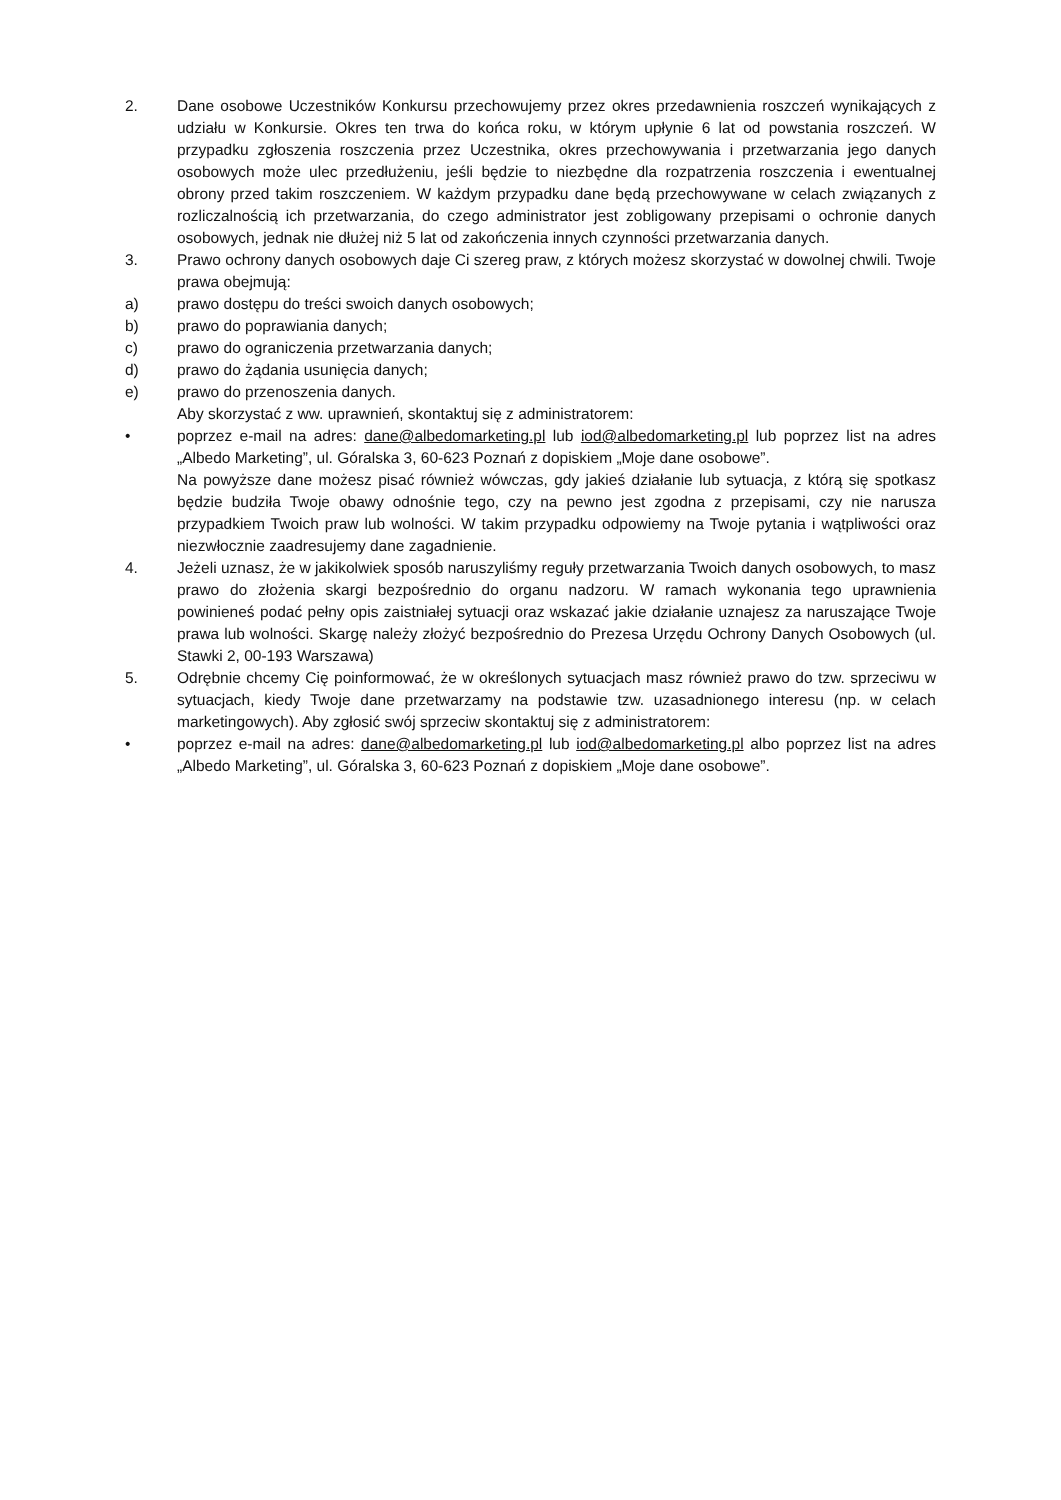2. Dane osobowe Uczestników Konkursu przechowujemy przez okres przedawnienia roszczeń wynikających z udziału w Konkursie. Okres ten trwa do końca roku, w którym upłynie 6 lat od powstania roszczeń. W przypadku zgłoszenia roszczenia przez Uczestnika, okres przechowywania i przetwarzania jego danych osobowych może ulec przedłużeniu, jeśli będzie to niezbędne dla rozpatrzenia roszczenia i ewentualnej obrony przed takim roszczeniem. W każdym przypadku dane będą przechowywane w celach związanych z rozliczalnością ich przetwarzania, do czego administrator jest zobligowany przepisami o ochronie danych osobowych, jednak nie dłużej niż 5 lat od zakończenia innych czynności przetwarzania danych.
3. Prawo ochrony danych osobowych daje Ci szereg praw, z których możesz skorzystać w dowolnej chwili. Twoje prawa obejmują:
a) prawo dostępu do treści swoich danych osobowych;
b) prawo do poprawiania danych;
c) prawo do ograniczenia przetwarzania danych;
d) prawo do żądania usunięcia danych;
e) prawo do przenoszenia danych.
Aby skorzystać z ww. uprawnień, skontaktuj się z administratorem:
• poprzez e-mail na adres: dane@albedomarketing.pl lub iod@albedomarketing.pl lub poprzez list na adres „Albedo Marketing”, ul. Góralska 3, 60-623 Poznań z dopiskiem „Moje dane osobowe”.
Na powyższe dane możesz pisać również wówczas, gdy jakieś działanie lub sytuacja, z którą się spotkasz będzie budziła Twoje obawy odnośnie tego, czy na pewno jest zgodna z przepisami, czy nie narusza przypadkiem Twoich praw lub wolności. W takim przypadku odpowiemy na Twoje pytania i wątpliwości oraz niezwłocznie zaadresujemy dane zagadnienie.
4. Jeżeli uznasz, że w jakikolwiek sposób naruszyliśmy reguły przetwarzania Twoich danych osobowych, to masz prawo do złożenia skargi bezpośrednio do organu nadzoru. W ramach wykonania tego uprawnienia powinieneś podać pełny opis zaistniałej sytuacji oraz wskazać jakie działanie uznajesz za naruszające Twoje prawa lub wolności. Skargę należy złożyć bezpośrednio do Prezesa Urzędu Ochrony Danych Osobowych (ul. Stawki 2, 00-193 Warszawa)
5. Odrębnie chcemy Cię poinformować, że w określonych sytuacjach masz również prawo do tzw. sprzeciwu w sytuacjach, kiedy Twoje dane przetwarzamy na podstawie tzw. uzasadnionego interesu (np. w celach marketingowych). Aby zgłosić swój sprzeciw skontaktuj się z administratorem:
• poprzez e-mail na adres: dane@albedomarketing.pl lub iod@albedomarketing.pl albo poprzez list na adres „Albedo Marketing”, ul. Góralska 3, 60-623 Poznań z dopiskiem „Moje dane osobowe”.